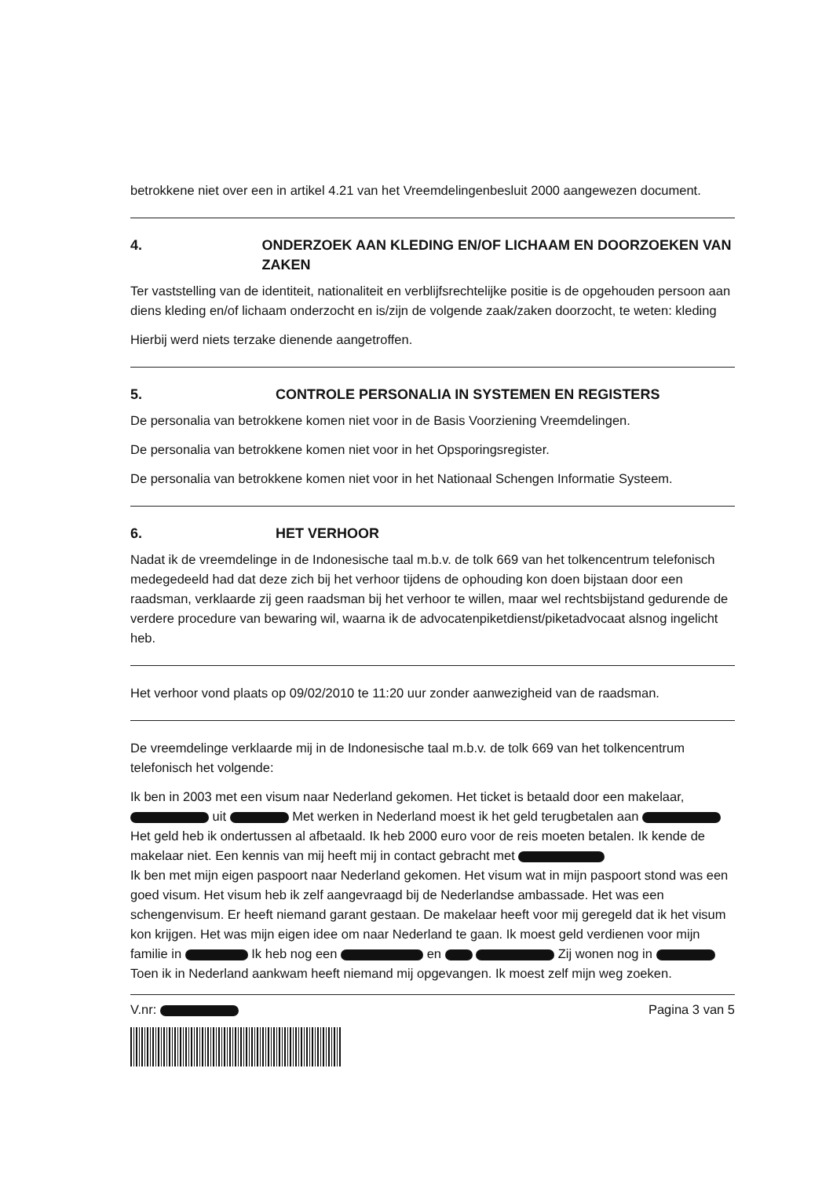betrokkene niet over een in artikel 4.21 van het Vreemdelingenbesluit 2000 aangewezen document.
4. ONDERZOEK AAN KLEDING EN/OF LICHAAM EN DOORZOEKEN VAN ZAKEN
Ter vaststelling van de identiteit, nationaliteit en verblijfsrechtelijke positie is de opgehouden persoon aan diens kleding en/of lichaam onderzocht en is/zijn de volgende zaak/zaken doorzocht, te weten: kleding
Hierbij werd niets terzake dienende aangetroffen.
5. CONTROLE PERSONALIA IN SYSTEMEN EN REGISTERS
De personalia van betrokkene komen niet voor in de Basis Voorziening Vreemdelingen.
De personalia van betrokkene komen niet voor in het Opsporingsregister.
De personalia van betrokkene komen niet voor in het Nationaal Schengen Informatie Systeem.
6. HET VERHOOR
Nadat ik de vreemdelinge in de Indonesische taal m.b.v. de tolk 669 van het tolkencentrum telefonisch medegedeeld had dat deze zich bij het verhoor tijdens de ophouding kon doen bijstaan door een raadsman, verklaarde zij geen raadsman bij het verhoor te willen, maar wel rechtsbijstand gedurende de verdere procedure van bewaring wil, waarna ik de advocatenpiketdienst/piketadvocaat alsnog ingelicht heb.
Het verhoor vond plaats op 09/02/2010 te 11:20 uur zonder aanwezigheid van de raadsman.
De vreemdelinge verklaarde mij in de Indonesische taal m.b.v. de tolk 669 van het tolkencentrum telefonisch het volgende:
Ik ben in 2003 met een visum naar Nederland gekomen. Het ticket is betaald door een makelaar, uit Met werken in Nederland moest ik het geld terugbetalen aan Het geld heb ik ondertussen al afbetaald. Ik heb 2000 euro voor de reis moeten betalen. Ik kende de makelaar niet. Een kennis van mij heeft mij in contact gebracht met
Ik ben met mijn eigen paspoort naar Nederland gekomen. Het visum wat in mijn paspoort stond was een goed visum. Het visum heb ik zelf aangevraagd bij de Nederlandse ambassade. Het was een schengenvisum. Er heeft niemand garant gestaan. De makelaar heeft voor mij geregeld dat ik het visum kon krijgen. Het was mijn eigen idee om naar Nederland te gaan. Ik moest geld verdienen voor mijn familie in Ik heb nog een en Zij wonen nog in
Toen ik in Nederland aankwam heeft niemand mij opgevangen. Ik moest zelf mijn weg zoeken.
V.nr: Pagina 3 van 5